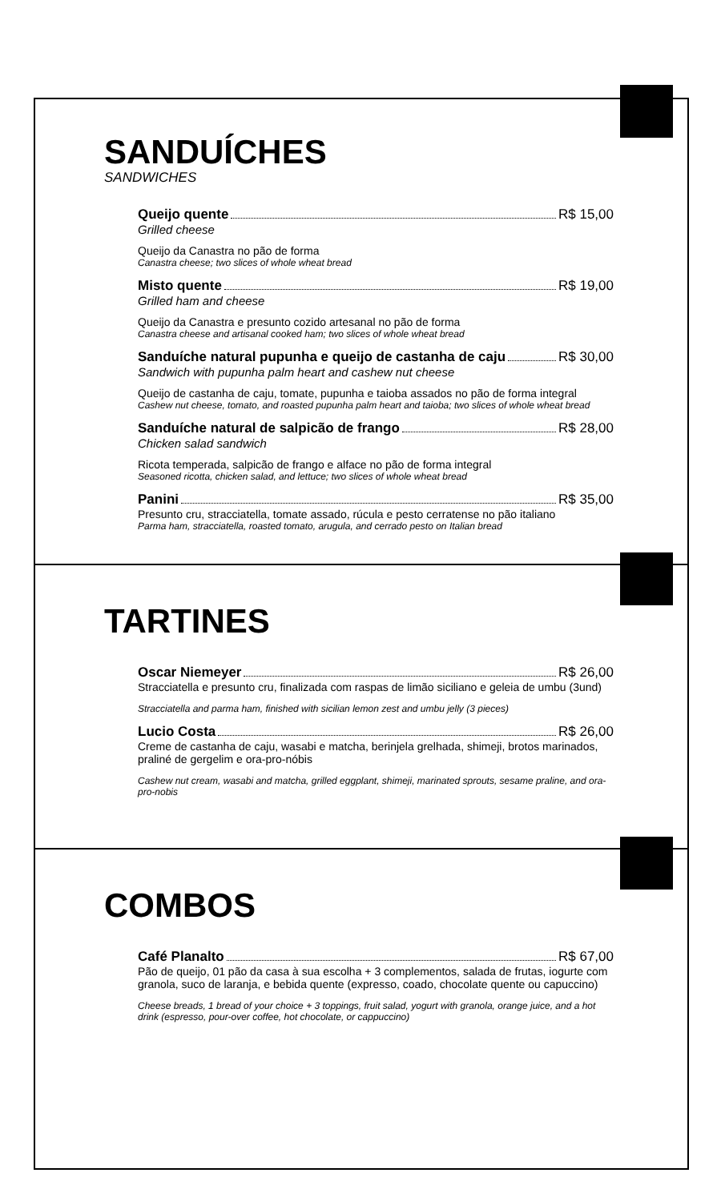SANDUÍCHES
SANDWICHES
Queijo quente R$ 15,00
Grilled cheese
Queijo da Canastra no pão de forma
Canastra cheese; two slices of whole wheat bread
Misto quente R$ 19,00
Grilled ham and cheese
Queijo da Canastra e presunto cozido artesanal no pão de forma
Canastra cheese and artisanal cooked ham; two slices of whole wheat bread
Sanduíche natural pupunha e queijo de castanha de caju R$ 30,00
Sandwich with pupunha palm heart and cashew nut cheese
Queijo de castanha de caju, tomate, pupunha e taioba assados no pão de forma integral
Cashew nut cheese, tomato, and roasted pupunha palm heart and taioba; two slices of whole wheat bread
Sanduíche natural de salpicão de frango R$ 28,00
Chicken salad sandwich
Ricota temperada, salpicão de frango e alface no pão de forma integral
Seasoned ricotta, chicken salad, and lettuce; two slices of whole wheat bread
Panini R$ 35,00
Presunto cru, stracciatella, tomate assado, rúcula e pesto cerratense no pão italiano
Parma ham, stracciatella, roasted tomato, arugula, and cerrado pesto on Italian bread
TARTINES
Oscar Niemeyer R$ 26,00
Stracciatella e presunto cru, finalizada com raspas de limão siciliano e geleia de umbu (3und)
Stracciatella and parma ham, finished with sicilian lemon zest and umbu jelly (3 pieces)
Lucio Costa R$ 26,00
Creme de castanha de caju, wasabi e matcha, berinjela grelhada, shimeji, brotos marinados, praliné de gergelim e ora-pro-nóbis
Cashew nut cream, wasabi and matcha, grilled eggplant, shimeji, marinated sprouts, sesame praline, and ora-pro-nobis
COMBOS
Café Planalto R$ 67,00
Pão de queijo, 01 pão da casa à sua escolha + 3 complementos, salada de frutas, iogurte com granola, suco de laranja, e bebida quente (expresso, coado, chocolate quente ou capuccino)
Cheese breads, 1 bread of your choice + 3 toppings, fruit salad, yogurt with granola, orange juice, and a hot drink (espresso, pour-over coffee, hot chocolate, or cappuccino)